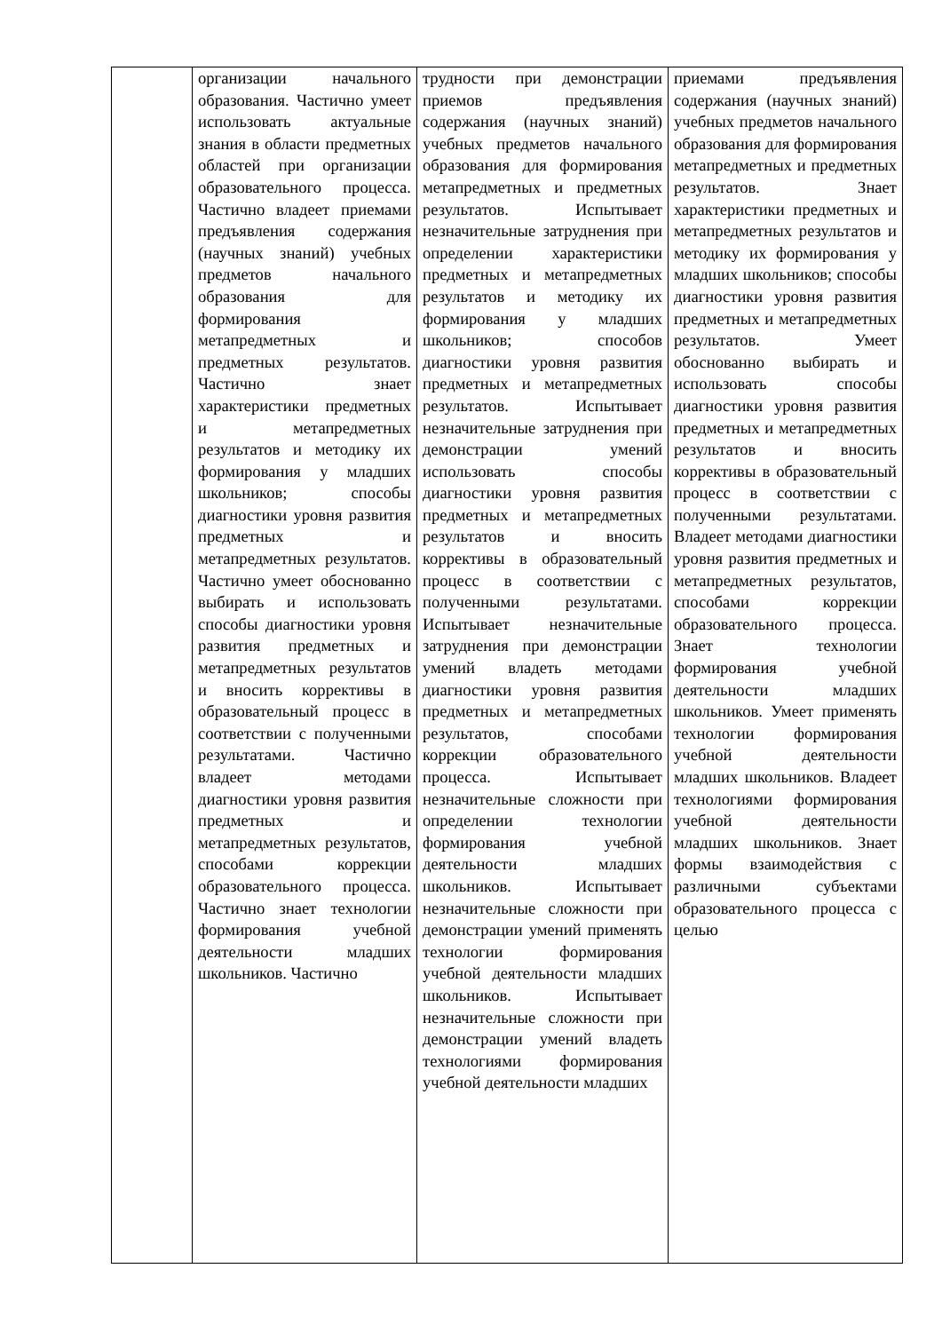| | организации начального образования. Частично умеет использовать актуальные знания в области предметных областей при организации образовательного процесса. Частично владеет приемами предъявления содержания (научных знаний) учебных предметов начального образования для формирования метапредметных и предметных результатов. Частично знает характеристики предметных и метапредметных результатов и методику их формирования у младших школьников; способы диагностики уровня развития предметных и метапредметных результатов. Частично умеет обоснованно выбирать и использовать способы диагностики уровня развития предметных и метапредметных результатов и вносить коррективы в образовательный процесс в соответствии с полученными результатами. Частично владеет методами диагностики уровня развития предметных и метапредметных результатов, способами коррекции образовательного процесса. Частично знает технологии формирования учебной деятельности младших школьников. Частично | трудности при демонстрации приемов предъявления содержания (научных знаний) учебных предметов начального образования для формирования метапредметных и предметных результатов. Испытывает незначительные затруднения при определении характеристики предметных и метапредметных результатов и методику их формирования у младших школьников; способов диагностики уровня развития предметных и метапредметных результатов. Испытывает незначительные затруднения при демонстрации умений использовать способы диагностики уровня развития предметных и метапредметных результатов и вносить коррективы в образовательный процесс в соответствии с полученными результатами. Испытывает незначительные затруднения при демонстрации умений владеть методами диагностики уровня развития предметных и метапредметных результатов, способами коррекции образовательного процесса. Испытывает незначительные сложности при определении технологии формирования учебной деятельности младших школьников. Испытывает незначительные сложности при демонстрации умений применять технологии формирования учебной деятельности младших школьников. Испытывает незначительные сложности при демонстрации умений владеть технологиями формирования учебной деятельности младших | приемами предъявления содержания (научных знаний) учебных предметов начального образования для формирования метапредметных и предметных результатов. Знает характеристики предметных и метапредметных результатов и методику их формирования у младших школьников; способы диагностики уровня развития предметных и метапредметных результатов. Умеет обоснованно выбирать и использовать способы диагностики уровня развития предметных и метапредметных результатов и вносить коррективы в образовательный процесс в соответствии с полученными результатами. Владеет методами диагностики уровня развития предметных и метапредметных результатов, способами коррекции образовательного процесса. Знает технологии формирования учебной деятельности младших школьников. Умеет применять технологии формирования учебной деятельности младших школьников. Владеет технологиями формирования учебной деятельности младших школьников. Знает формы взаимодействия с различными субъектами образовательного процесса с целью |